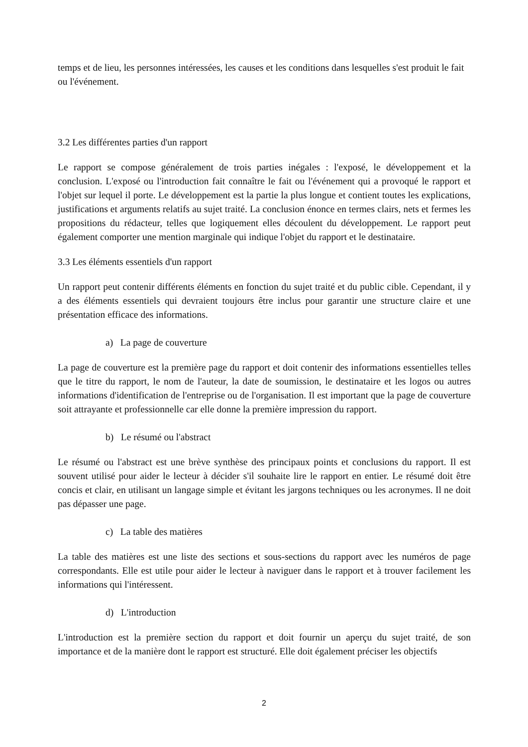temps et de lieu, les personnes intéressées, les causes et les conditions dans lesquelles s'est produit le fait ou l'événement.
3.2 Les différentes parties d'un rapport
Le rapport se compose généralement de trois parties inégales : l'exposé, le développement et la conclusion. L'exposé ou l'introduction fait connaître le fait ou l'événement qui a provoqué le rapport et l'objet sur lequel il porte. Le développement est la partie la plus longue et contient toutes les explications, justifications et arguments relatifs au sujet traité. La conclusion énonce en termes clairs, nets et fermes les propositions du rédacteur, telles que logiquement elles découlent du développement. Le rapport peut également comporter une mention marginale qui indique l'objet du rapport et le destinataire.
3.3 Les éléments essentiels d'un rapport
Un rapport peut contenir différents éléments en fonction du sujet traité et du public cible. Cependant, il y a des éléments essentiels qui devraient toujours être inclus pour garantir une structure claire et une présentation efficace des informations.
a) La page de couverture
La page de couverture est la première page du rapport et doit contenir des informations essentielles telles que le titre du rapport, le nom de l'auteur, la date de soumission, le destinataire et les logos ou autres informations d'identification de l'entreprise ou de l'organisation. Il est important que la page de couverture soit attrayante et professionnelle car elle donne la première impression du rapport.
b) Le résumé ou l'abstract
Le résumé ou l'abstract est une brève synthèse des principaux points et conclusions du rapport. Il est souvent utilisé pour aider le lecteur à décider s'il souhaite lire le rapport en entier. Le résumé doit être concis et clair, en utilisant un langage simple et évitant les jargons techniques ou les acronymes. Il ne doit pas dépasser une page.
c) La table des matières
La table des matières est une liste des sections et sous-sections du rapport avec les numéros de page correspondants. Elle est utile pour aider le lecteur à naviguer dans le rapport et à trouver facilement les informations qui l'intéressent.
d) L'introduction
L'introduction est la première section du rapport et doit fournir un aperçu du sujet traité, de son importance et de la manière dont le rapport est structuré. Elle doit également préciser les objectifs
2